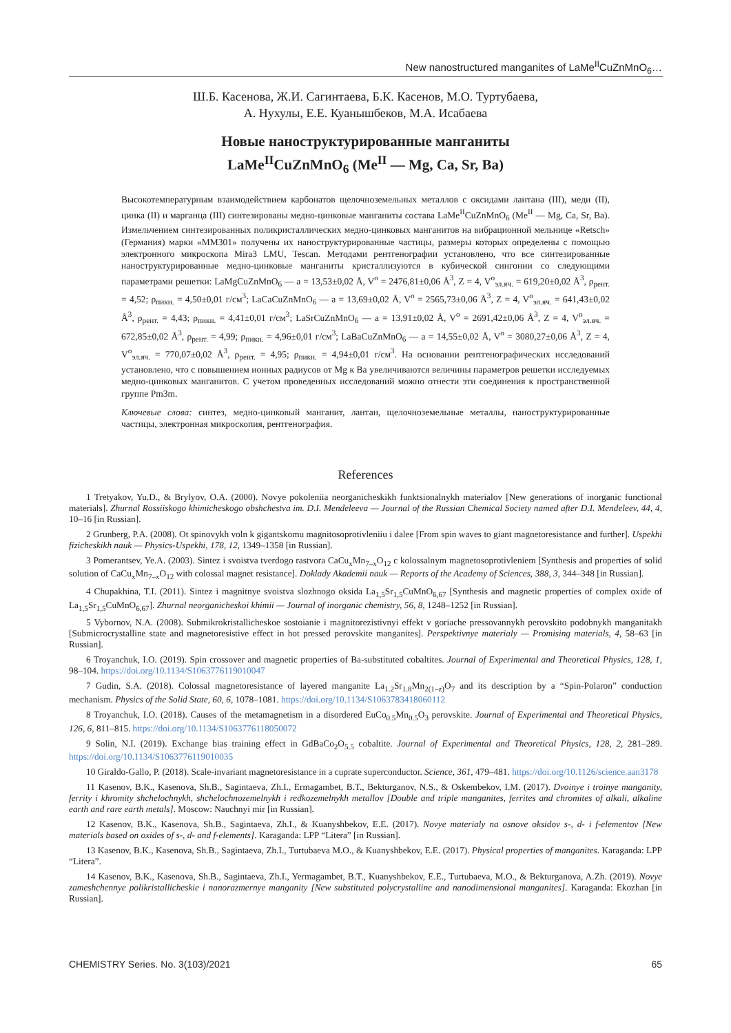New nanostructured manganites of LaMe<sup>II</sup>CuZnMnO<sub>6</sub>…
Ш.Б. Касенова, Ж.И. Сагинтаева, Б.К. Касенов, М.О. Туртубаева,
А. Нухулы, Е.Е. Куанышбеков, М.А. Исабаева
Новые наноструктурированные манганиты
LaMe<sup>II</sup>CuZnMnO<sub>6</sub> (Me<sup>II</sup> — Mg, Ca, Sr, Ba)
Высокотемпературным взаимодействием карбонатов щелочноземельных металлов с оксидами лантана (III), меди (II), цинка (II) и марганца (III) синтезированы медно-цинковые манганиты состава LaMe<sup>II</sup>CuZnMnO<sub>6</sub> (Me<sup>II</sup> — Mg, Ca, Sr, Ba). Измельчением синтезированных поликристаллических медно-цинковых манганитов на вибрационной мельнице «Retsch» (Германия) марки «MM301» получены их наноструктурированные частицы, размеры которых определены с помощью электронного микроскопа Mira3 LMU, Tescan. Методами рентгенографии установлено, что все синтезированные наноструктурированные медно-цинковые манганиты кристаллизуются в кубической сингонии со следующими параметрами решетки: LaMgCuZnMnO<sub>6</sub> — a = 13,53±0,02 Å, V<sup>o</sup> = 2476,81±0,06 Å<sup>3</sup>, Z = 4, V<sup>o</sup><sub>эл.яч.</sub> = 619,20±0,02 Å<sup>3</sup>, ρ<sub>рент.</sub> = 4,52; ρ<sub>пикн.</sub> = 4,50±0,01 г/см<sup>3</sup>; LaCaCuZnMnO<sub>6</sub> — a = 13,69±0,02 Å, V<sup>o</sup> = 2565,73±0,06 Å<sup>3</sup>, Z = 4, V<sup>o</sup><sub>эл.яч.</sub> = 641,43±0,02 Å<sup>3</sup>, ρ<sub>рент.</sub> = 4,43; ρ<sub>пикн.</sub> = 4,41±0,01 г/см<sup>3</sup>; LaSrCuZnMnO<sub>6</sub> — a = 13,91±0,02 Å, V<sup>o</sup> = 2691,42±0,06 Å<sup>3</sup>, Z = 4, V<sup>o</sup><sub>эл.яч.</sub> = 672,85±0,02 Å<sup>3</sup>, ρ<sub>рент.</sub> = 4,99; ρ<sub>пикн.</sub> = 4,96±0,01 г/см<sup>3</sup>; LaBaCuZnMnO<sub>6</sub> — a = 14,55±0,02 Å, V<sup>o</sup> = 3080,27±0,06 Å<sup>3</sup>, Z = 4, V<sup>o</sup><sub>эл.яч.</sub> = 770,07±0,02 Å<sup>3</sup>, ρ<sub>рент.</sub> = 4,95; ρ<sub>пикн.</sub> = 4,94±0,01 г/см<sup>3</sup>. На основании рентгенографических исследований установлено, что с повышением ионных радиусов от Mg к Ba увеличиваются величины параметров решетки исследуемых медно-цинковых манганитов. С учетом проведенных исследований можно отнести эти соединения к пространственной группе Pm3m.
Ключевые слова: синтез, медно-цинковый манганит, лантан, щелочноземельные металлы, наноструктурированные частицы, электронная микроскопия, рентгенография.
References
1 Tretyakov, Yu.D., & Brylyov, O.A. (2000). Novye pokoleniia neorganicheskikh funktsionalnykh materialov [New generations of inorganic functional materials]. Zhurnal Rossiiskogo khimicheskogo obshchestva im. D.I. Mendeleeva — Journal of the Russian Chemical Society named after D.I. Mendeleev, 44, 4, 10–16 [in Russian].
2 Grunberg, P.A. (2008). Ot spinovykh voln k gigantskomu magnitosoprotivleniiu i dalee [From spin waves to giant magnetoresistance and further]. Uspekhi fizicheskikh nauk — Physics-Uspekhi, 178, 12, 1349–1358 [in Russian].
3 Pomerantsev, Ye.A. (2003). Sintez i svoistva tverdogo rastvora CaCu<sub>x</sub>Mn<sub>7–x</sub>O<sub>12</sub> c kolossalnym magnetosoprotivleniem [Synthesis and properties of solid solution of CaCu<sub>x</sub>Mn<sub>7–x</sub>O<sub>12</sub> with colossal magnet resistance]. Doklady Akademii nauk — Reports of the Academy of Sciences, 388, 3, 344–348 [in Russian].
4 Chupakhina, T.I. (2011). Sintez i magnitnye svoistva slozhnogo oksida La<sub>1,5</sub>Sr<sub>1,5</sub>CuMnO<sub>6,67</sub> [Synthesis and magnetic properties of complex oxide of La<sub>1,5</sub>Sr<sub>1,5</sub>CuMnO<sub>6,67</sub>]. Zhurnal neorganicheskoi khimii — Journal of inorganic chemistry, 56, 8, 1248–1252 [in Russian].
5 Vybornov, N.A. (2008). Submikrokristallicheskoe sostoianie i magnitorezistivnyi effekt v goriache pressovannykh perovskito podobnykh manganitakh [Submicrocrystalline state and magnetoresistive effect in hot pressed perovskite manganites]. Perspektivnye materialy — Promising materials, 4, 58–63 [in Russian].
6 Troyanchuk, I.O. (2019). Spin crossover and magnetic properties of Ba-substituted cobaltites. Journal of Experimental and Theoretical Physics, 128, 1, 98–104. https://doi.org/10.1134/S1063776119010047
7 Gudin, S.A. (2018). Colossal magnetoresistance of layered manganite La<sub>1.2</sub>Sr<sub>1.8</sub>Mn<sub>2(1–z)</sub>O<sub>7</sub> and its description by a “Spin-Polaron” conduction mechanism. Physics of the Solid State, 60, 6, 1078–1081. https://doi.org/10.1134/S1063783418060112
8 Troyanchuk, I.O. (2018). Causes of the metamagnetism in a disordered EuCo<sub>0.5</sub>Mn<sub>0.5</sub>O<sub>3</sub> perovskite. Journal of Experimental and Theoretical Physics, 126, 6, 811–815. https://doi.org/10.1134/S1063776118050072
9 Solin, N.I. (2019). Exchange bias training effect in GdBaCo<sub>2</sub>O<sub>5.5</sub> cobaltite. Journal of Experimental and Theoretical Physics, 128, 2, 281–289. https://doi.org/10.1134/S1063776119010035
10 Giraldo-Gallo, P. (2018). Scale-invariant magnetoresistance in a cuprate superconductor. Science, 361, 479–481. https://doi.org/10.1126/science.aan3178
11 Kasenov, B.K., Kasenova, Sh.B., Sagintaeva, Zh.I., Ermagambet, B.T., Bekturganov, N.S., & Oskembekov, I.M. (2017). Dvoinye i troinye manganity, ferrity i khromity shchelochnykh, shchelochnozemelnykh i redkozemelnykh metallov [Double and triple manganites, ferrites and chromites of alkali, alkaline earth and rare earth metals]. Moscow: Nauchnyi mir [in Russian].
12 Kasenov, B.K., Kasenova, Sh.B., Sagintaeva, Zh.I., & Kuanyshbekov, E.E. (2017). Novye materialy na osnove oksidov s-, d- i f-elementov [New materials based on oxides of s-, d- and f-elements]. Karaganda: LPP “Litera” [in Russian].
13 Kasenov, B.K., Kasenova, Sh.B., Sagintaeva, Zh.I., Turtubaeva M.O., & Kuanyshbekov, E.E. (2017). Physical properties of manganites. Karaganda: LPP “Litera”.
14 Kasenov, B.K., Kasenova, Sh.B., Sagintaeva, Zh.I., Yermagambet, B.T., Kuanyshbekov, E.E., Turtubaeva, M.O., & Bekturganova, A.Zh. (2019). Novye zameshchennye polikristallicheskie i nanorazmernye manganity [New substituted polycrystalline and nanodimensional manganites]. Karaganda: Ekozhan [in Russian].
CHEMISTRY Series. No. 3(103)/2021 65